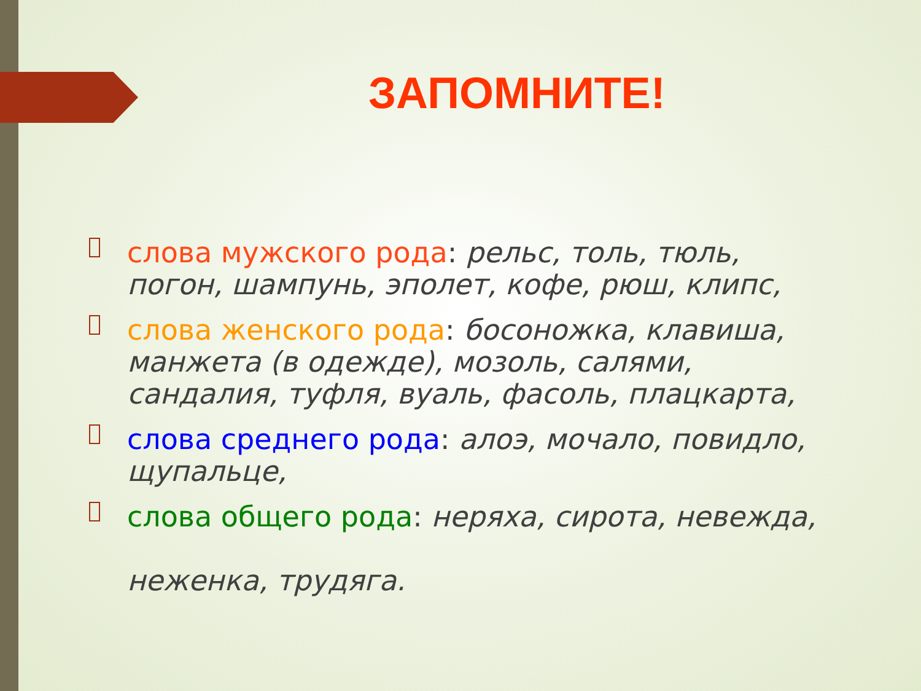ЗАПОМНИТЕ!
слова мужского рода: рельс, толь, тюль, погон, шампунь, эполет, кофе, рюш, клипс,
слова женского рода: босоножка, клавиша, манжета (в одежде), мозоль, салями, сандалия, туфля, вуаль, фасоль, плацкарта,
слова среднего рода: алоэ, мочало, повидло, щупальце,
слова общего рода: неряха, сирота, невежда,
неженка, трудяга.